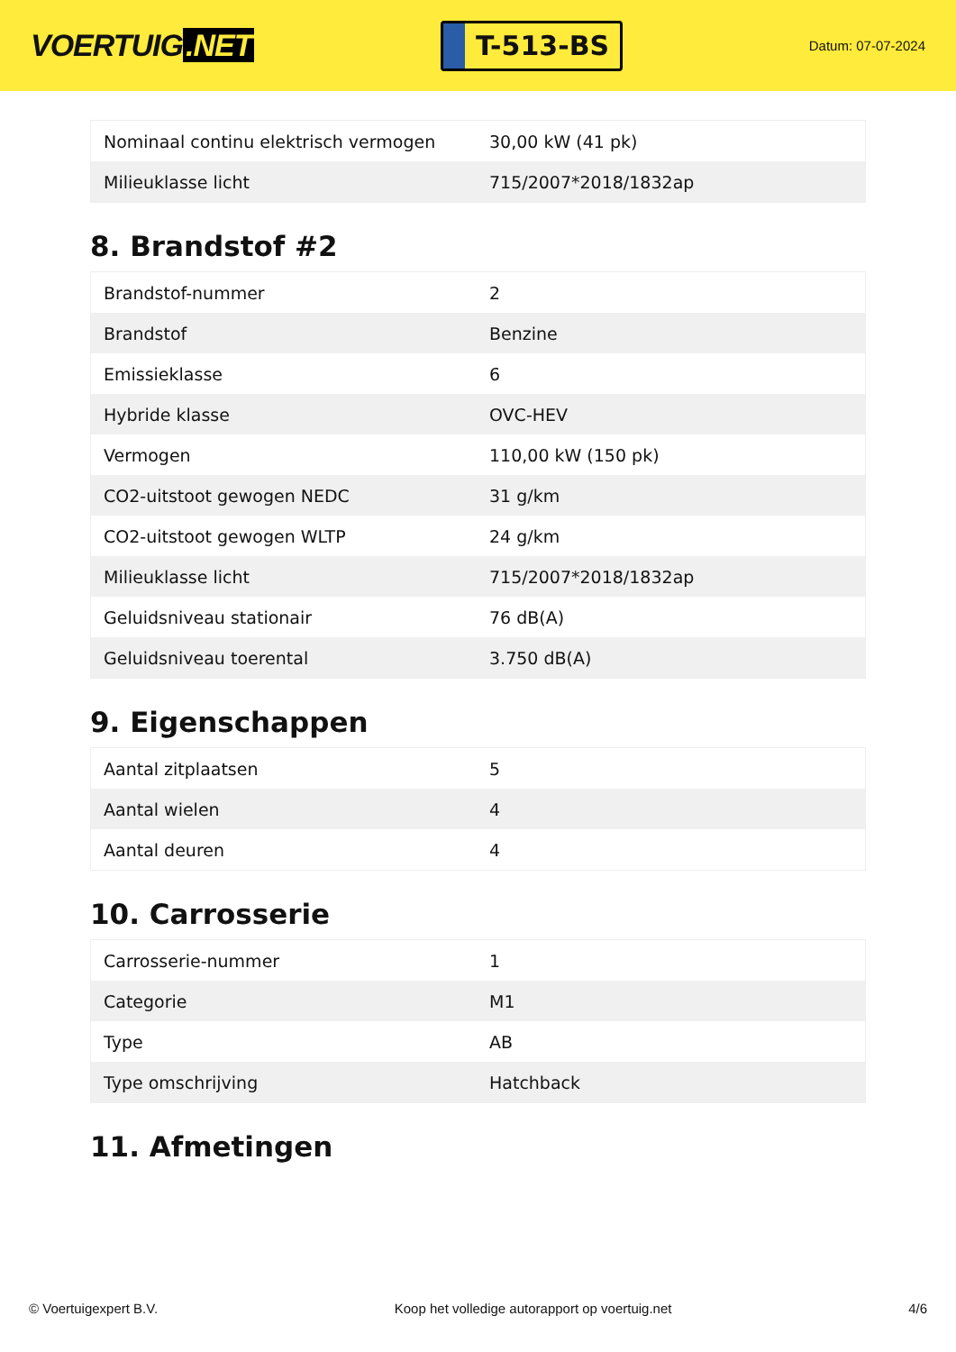VOERTUIG.NET
T-513-BS
Datum: 07-07-2024
| Nominaal continu elektrisch vermogen | 30,00 kW (41 pk) |
| Milieuklasse licht | 715/2007*2018/1832ap |
8. Brandstof #2
| Brandstof-nummer | 2 |
| Brandstof | Benzine |
| Emissieklasse | 6 |
| Hybride klasse | OVC-HEV |
| Vermogen | 110,00 kW (150 pk) |
| CO2-uitstoot gewogen NEDC | 31 g/km |
| CO2-uitstoot gewogen WLTP | 24 g/km |
| Milieuklasse licht | 715/2007*2018/1832ap |
| Geluidsniveau stationair | 76 dB(A) |
| Geluidsniveau toerental | 3.750 dB(A) |
9. Eigenschappen
| Aantal zitplaatsen | 5 |
| Aantal wielen | 4 |
| Aantal deuren | 4 |
10. Carrosserie
| Carrosserie-nummer | 1 |
| Categorie | M1 |
| Type | AB |
| Type omschrijving | Hatchback |
11. Afmetingen
© Voertuigexpert B.V. Koop het volledige autorapport op voertuig.net 4/6